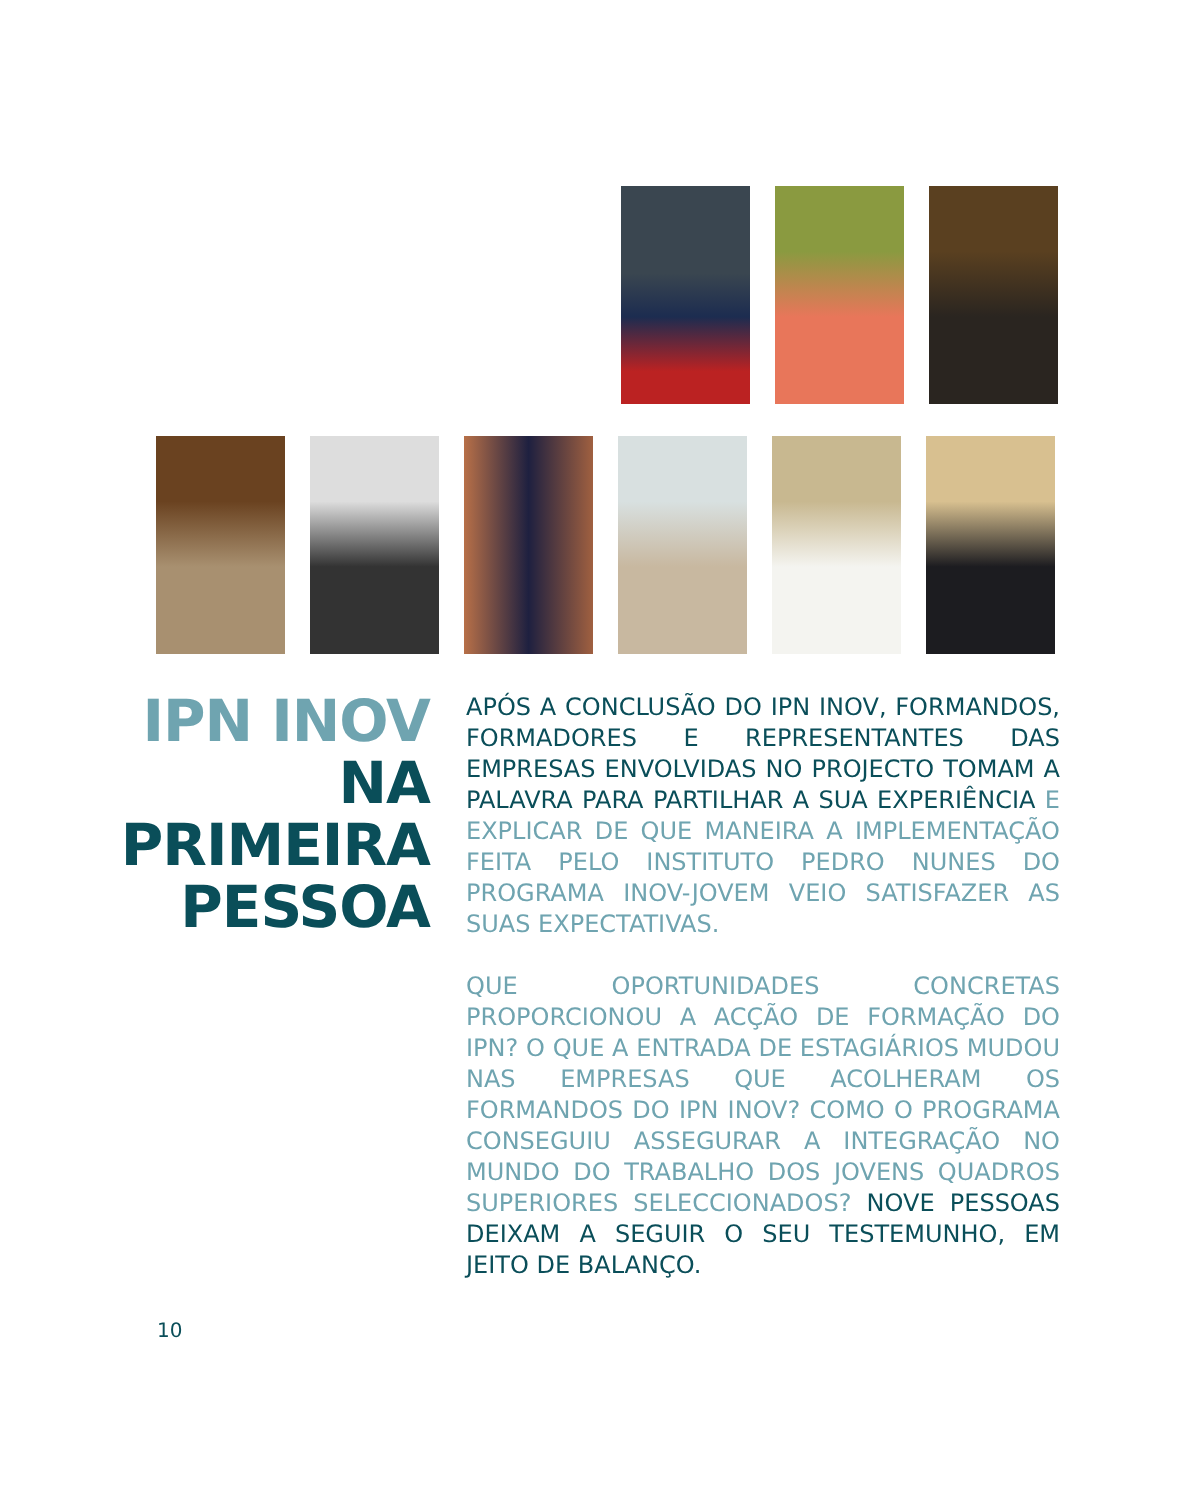IPN INOV
NA PRIMEIRA
PESSOA
APÓS A CONCLUSÃO DO IPN INOV, FORMANDOS, FORMADORES E REPRESENTANTES DAS EMPRESAS ENVOLVIDAS NO PROJECTO TOMAM A PALAVRA PARA PARTILHAR A SUA EXPERIÊNCIA E EXPLICAR DE QUE MANEIRA A IMPLEMENTAÇÃO FEITA PELO INSTITUTO PEDRO NUNES DO PROGRAMA INOV-JOVEM VEIO SATISFAZER AS SUAS EXPECTATIVAS.
QUE OPORTUNIDADES CONCRETAS PROPORCIONOU A ACÇÃO DE FORMAÇÃO DO IPN? O QUE A ENTRADA DE ESTAGIÁRIOS MUDOU NAS EMPRESAS QUE ACOLHERAM OS FORMANDOS DO IPN INOV? COMO O PROGRAMA CONSEGUIU ASSEGURAR A INTEGRAÇÃO NO MUNDO DO TRABALHO DOS JOVENS QUADROS SUPERIORES SELECCIONADOS? NOVE PESSOAS DEIXAM A SEGUIR O SEU TESTEMUNHO, EM JEITO DE BALANÇO.
10